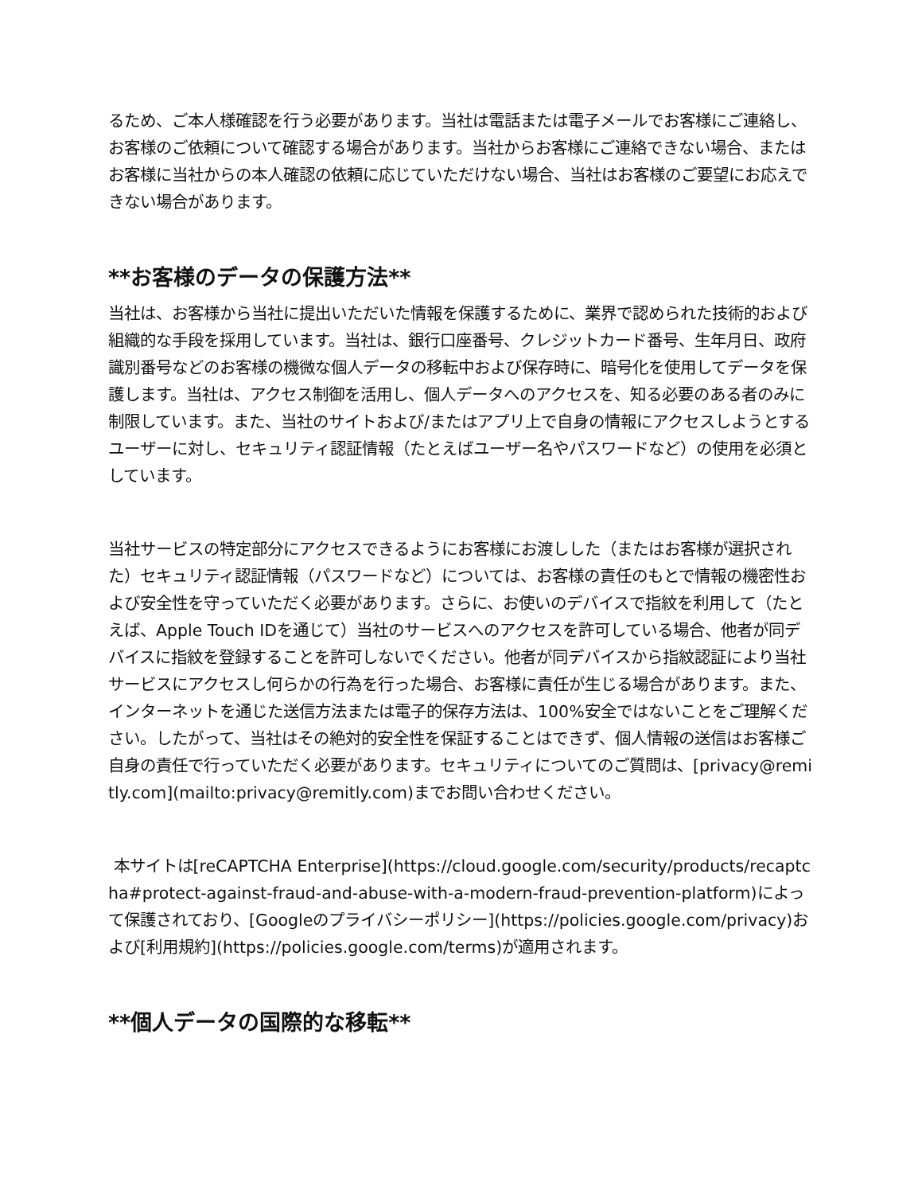るため、ご本人様確認を行う必要があります。当社は電話または電子メールでお客様にご連絡し、お客様のご依頼について確認する場合があります。当社からお客様にご連絡できない場合、またはお客様に当社からの本人確認の依頼に応じていただけない場合、当社はお客様のご要望にお応えできない場合があります。
**お客様のデータの保護方法**
当社は、お客様から当社に提出いただいた情報を保護するために、業界で認められた技術的および組織的な手段を採用しています。当社は、銀行口座番号、クレジットカード番号、生年月日、政府識別番号などのお客様の機微な個人データの移転中および保存時に、暗号化を使用してデータを保護します。当社は、アクセス制御を活用し、個人データへのアクセスを、知る必要のある者のみに制限しています。また、当社のサイトおよび/またはアプリ上で自身の情報にアクセスしようとするユーザーに対し、セキュリティ認証情報（たとえばユーザー名やパスワードなど）の使用を必須としています。
当社サービスの特定部分にアクセスできるようにお客様にお渡しした（またはお客様が選択された）セキュリティ認証情報（パスワードなど）については、お客様の責任のもとで情報の機密性および安全性を守っていただく必要があります。さらに、お使いのデバイスで指紋を利用して（たとえば、Apple Touch IDを通じて）当社のサービスへのアクセスを許可している場合、他者が同デバイスに指紋を登録することを許可しないでください。他者が同デバイスから指紋認証により当社サービスにアクセスし何らかの行為を行った場合、お客様に責任が生じる場合があります。また、インターネットを通じた送信方法または電子的保存方法は、100%安全ではないことをご理解ください。したがって、当社はその絶対的安全性を保証することはできず、個人情報の送信はお客様ご自身の責任で行っていただく必要があります。セキュリティについてのご質問は、[privacy@remitly.com](mailto:privacy@remitly.com)までお問い合わせください。
本サイトは[reCAPTCHA Enterprise](https://cloud.google.com/security/products/recaptcha#protect-against-fraud-and-abuse-with-a-modern-fraud-prevention-platform)によって保護されており、[Googleのプライバシーポリシー](https://policies.google.com/privacy)および[利用規約](https://policies.google.com/terms)が適用されます。
**個人データの国際的な移転**